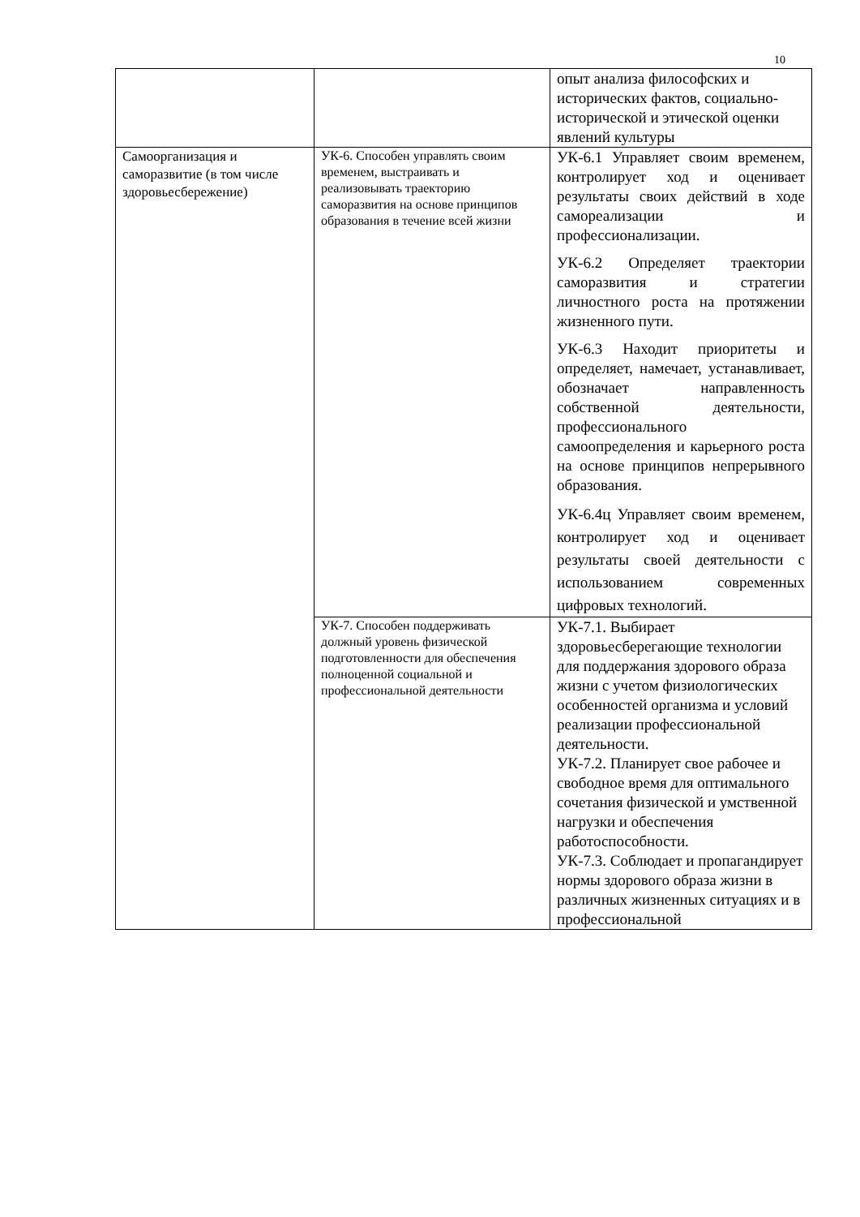10
| | | опыт анализа философских и исторических фактов, социально-исторической и этической оценки явлений культуры |
| Самоорганизация и саморазвитие (в том числе здоровьесбережение) | УК-6. Способен управлять своим временем, выстраивать и реализовывать траекторию саморазвития на основе принципов образования в течение всей жизни | УК-6.1 Управляет своим временем, контролирует ход и оценивает результаты своих действий в ходе самореализации и профессионализации. УК-6.2 Определяет траектории саморазвития и стратегии личностного роста на протяжении жизненного пути. УК-6.3 Находит приоритеты и определяет, намечает, устанавливает, обозначает направленность собственной деятельности, профессионального самоопределения и карьерного роста на основе принципов непрерывного образования. УК-6.4ц Управляет своим временем, контролирует ход и оценивает результаты своей деятельности с использованием современных цифровых технологий. |
| | УК-7. Способен поддерживать должный уровень физической подготовленности для обеспечения полноценной социальной и профессиональной деятельности | УК-7.1. Выбирает здоровьесберегающие технологии для поддержания здорового образа жизни с учетом физиологических особенностей организма и условий реализации профессиональной деятельности. УК-7.2. Планирует свое рабочее и свободное время для оптимального сочетания физической и умственной нагрузки и обеспечения работоспособности. УК-7.3. Соблюдает и пропагандирует нормы здорового образа жизни в различных жизненных ситуациях и в профессиональной |